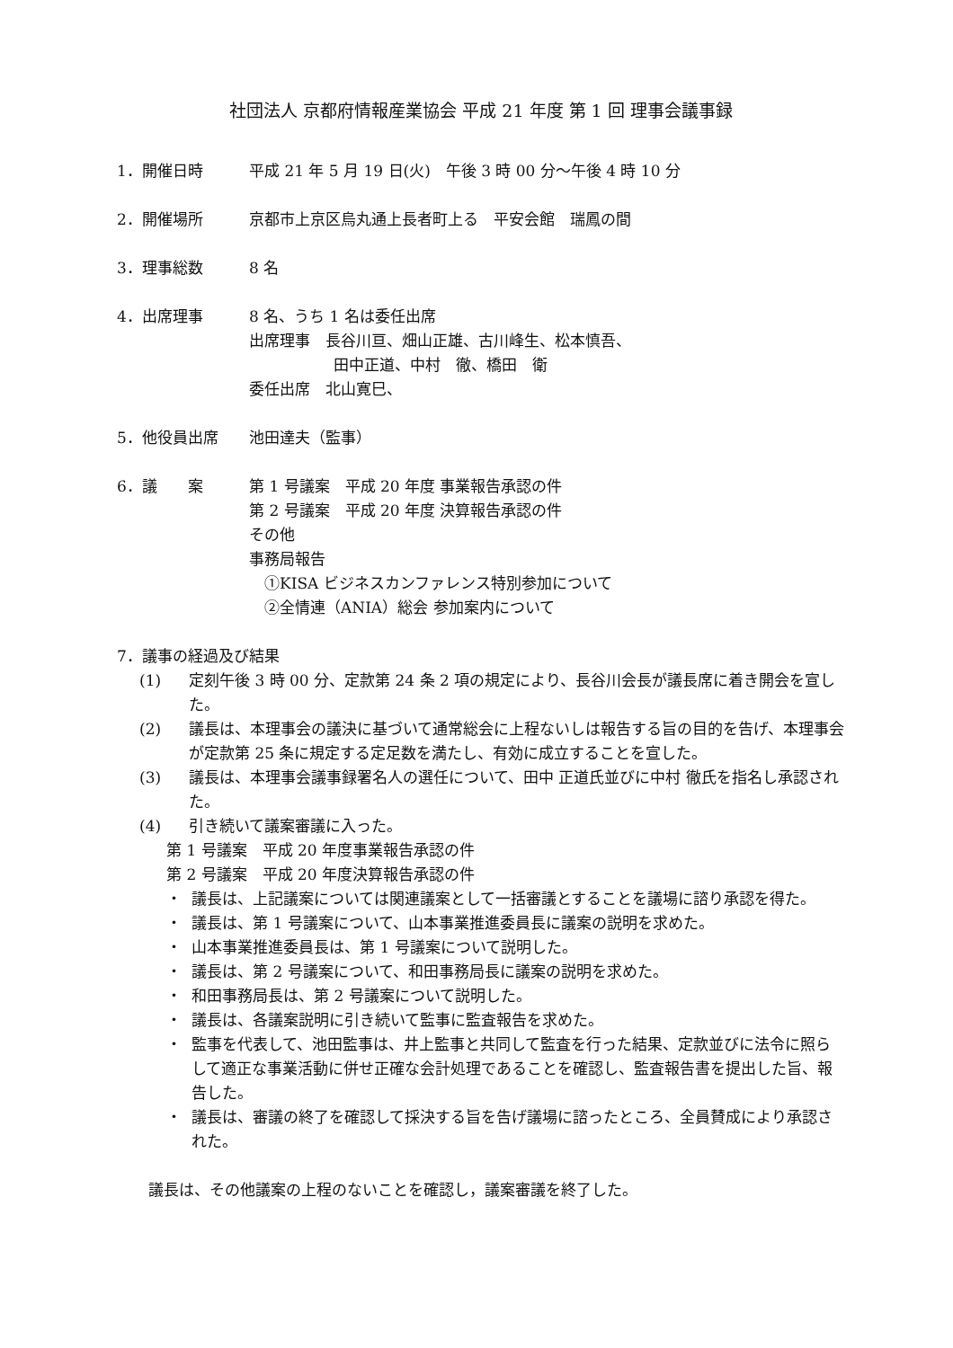社団法人 京都府情報産業協会 平成 21 年度 第 1 回 理事会議事録
1．開催日時 平成 21 年 5 月 19 日(火)　午後 3 時 00 分～午後 4 時 10 分
2．開催場所 京都市上京区烏丸通上長者町上る　平安会館　瑞鳳の間
3．理事総数 8 名
4．出席理事 8 名、うち 1 名は委任出席
出席理事　長谷川亘、畑山正雄、古川峰生、松本慎吾、
田中正道、中村　徹、橋田　衛
委任出席　北山寛巳、
5．他役員出席 池田達夫（監事）
6．議　　案 第 1 号議案　平成 20 年度 事業報告承認の件
第 2 号議案　平成 20 年度 決算報告承認の件
その他
事務局報告
　①KISA ビジネスカンファレンス特別参加について
　②全情連（ANIA）総会 参加案内について
7．議事の経過及び結果
(1) 定刻午後 3 時 00 分、定款第 24 条 2 項の規定により、長谷川会長が議長席に着き開会を宣した。
(2) 議長は、本理事会の議決に基づいて通常総会に上程ないしは報告する旨の目的を告げ、本理事会が定款第 25 条に規定する定足数を満たし、有効に成立することを宣した。
(3) 議長は、本理事会議事録署名人の選任について、田中 正道氏並びに中村 徹氏を指名し承認された。
(4) 引き続いて議案審議に入った。
第 1 号議案　平成 20 年度事業報告承認の件
第 2 号議案　平成 20 年度決算報告承認の件
・ 議長は、上記議案については関連議案として一括審議とすることを議場に諮り承認を得た。
・ 議長は、第 1 号議案について、山本事業推進委員長に議案の説明を求めた。
・ 山本事業推進委員長は、第 1 号議案について説明した。
・ 議長は、第 2 号議案について、和田事務局長に議案の説明を求めた。
・ 和田事務局長は、第 2 号議案について説明した。
・ 議長は、各議案説明に引き続いて監事に監査報告を求めた。
・ 監事を代表して、池田監事は、井上監事と共同して監査を行った結果、定款並びに法令に照らして適正な事業活動に併せ正確な会計処理であることを確認し、監査報告書を提出した旨、報告した。
・ 議長は、審議の終了を確認して採決する旨を告げ議場に諮ったところ、全員賛成により承認された。
議長は、その他議案の上程のないことを確認し，議案審議を終了した。